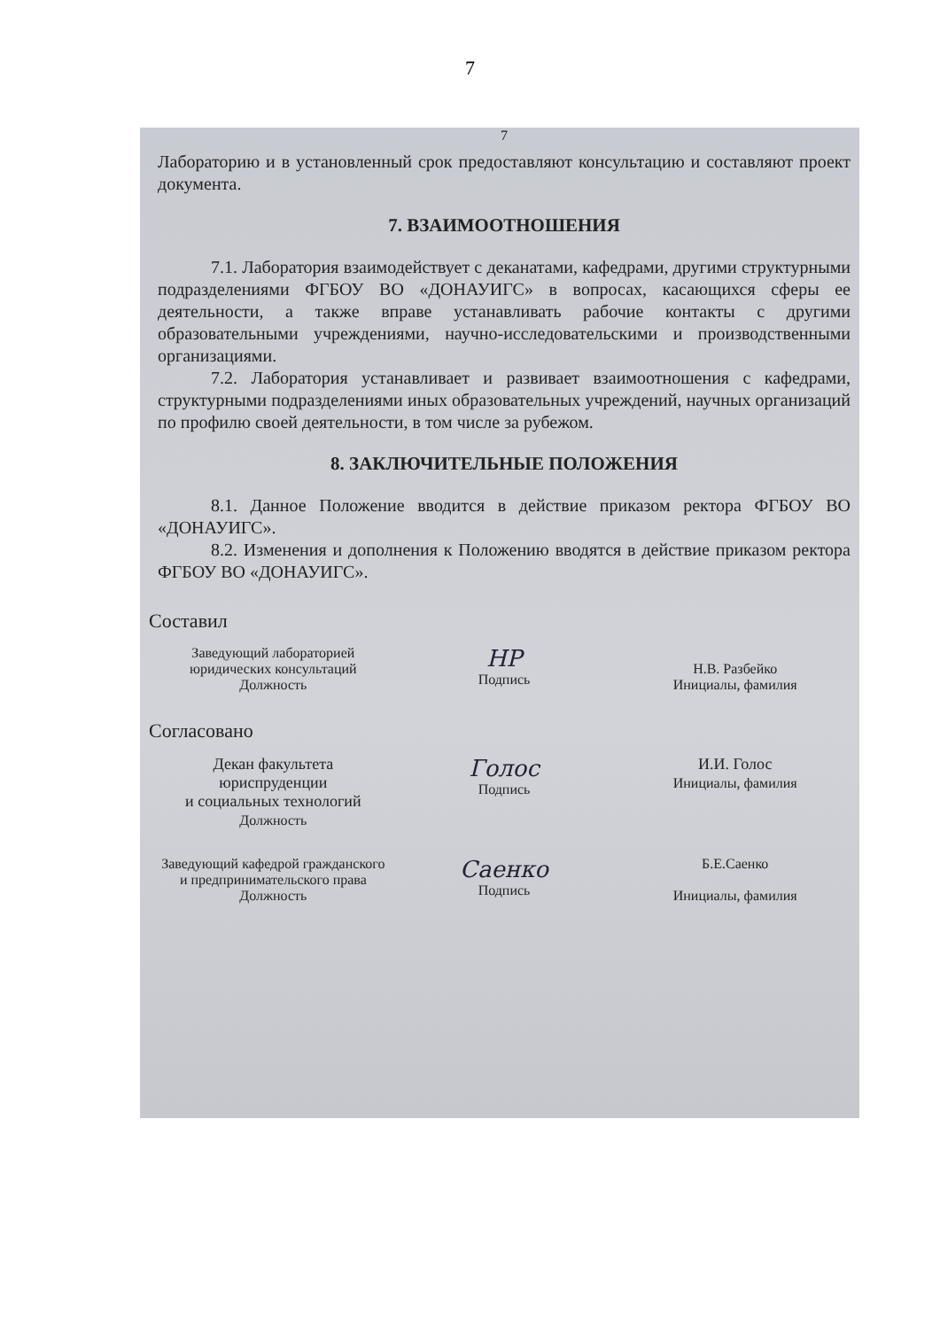7
7
Лабораторию и в установленный срок предоставляют консультацию и составляют проект документа.
7. ВЗАИМООТНОШЕНИЯ
7.1. Лаборатория взаимодействует с деканатами, кафедрами, другими структурными подразделениями ФГБОУ ВО «ДОНАУИГС» в вопросах, касающихся сферы ее деятельности, а также вправе устанавливать рабочие контакты с другими образовательными учреждениями, научно-исследовательскими и производственными организациями.
7.2. Лаборатория устанавливает и развивает взаимоотношения с кафедрами, структурными подразделениями иных образовательных учреждений, научных организаций по профилю своей деятельности, в том числе за рубежом.
8. ЗАКЛЮЧИТЕЛЬНЫЕ ПОЛОЖЕНИЯ
8.1. Данное Положение вводится в действие приказом ректора ФГБОУ ВО «ДОНАУИГС».
8.2. Изменения и дополнения к Положению вводятся в действие приказом ректора ФГБОУ ВО «ДОНАУИГС».
Составил
Заведующий лабораторией
юридических консультаций
Должность
НР
Подпись
Н.В. Разбейко
Инициалы, фамилия
Согласовано
Декан факультета юриспруденции
и социальных технологий
Должность
Голос
Подпись
И.И. Голос
Инициалы, фамилия
Заведующий кафедрой гражданского
и предпринимательского права
Должность
Саенко
Подпись
Б.Е.Саенко
Инициалы, фамилия